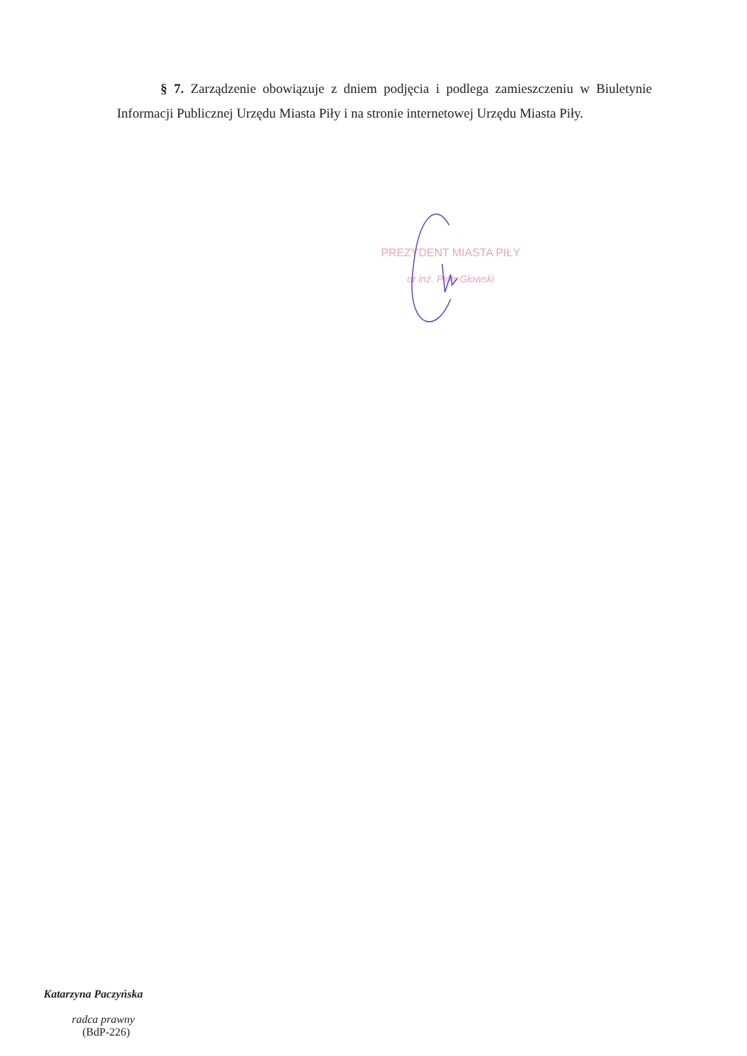§ 7. Zarządzenie obowiązuje z dniem podjęcia i podlega zamieszczeniu w Biuletynie Informacji Publicznej Urzędu Miasta Piły i na stronie internetowej Urzędu Miasta Piły.
PREZYDENT MIASTA PIŁY
dr inż. Piotr Głowski
Katarzyna Paczyńska
radca prawny
(BdP-226)